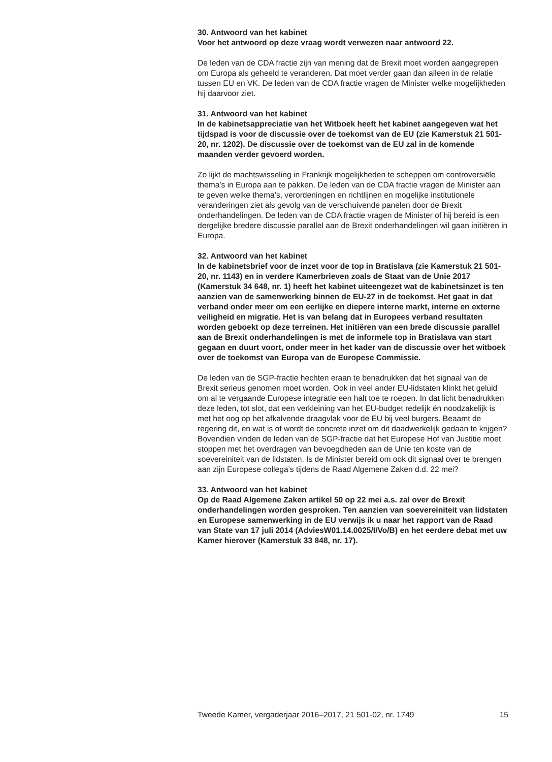30. Antwoord van het kabinet
Voor het antwoord op deze vraag wordt verwezen naar antwoord 22.
De leden van de CDA fractie zijn van mening dat de Brexit moet worden aangegrepen om Europa als geheeld te veranderen. Dat moet verder gaan dan alleen in de relatie tussen EU en VK. De leden van de CDA fractie vragen de Minister welke mogelijkheden hij daarvoor ziet.
31. Antwoord van het kabinet
In de kabinetsappreciatie van het Witboek heeft het kabinet aangegeven wat het tijdspad is voor de discussie over de toekomst van de EU (zie Kamerstuk 21 501-20, nr. 1202). De discussie over de toekomst van de EU zal in de komende maanden verder gevoerd worden.
Zo lijkt de machtswisseling in Frankrijk mogelijkheden te scheppen om controversiële thema’s in Europa aan te pakken. De leden van de CDA fractie vragen de Minister aan te geven welke thema’s, verordeningen en richtlijnen en mogelijke institutionele veranderingen ziet als gevolg van de verschuivende panelen door de Brexit onderhandelingen. De leden van de CDA fractie vragen de Minister of hij bereid is een dergelijke bredere discussie parallel aan de Brexit onderhandelingen wil gaan initiëren in Europa.
32. Antwoord van het kabinet
In de kabinetsbrief voor de inzet voor de top in Bratislava (zie Kamerstuk 21 501-20, nr. 1143) en in verdere Kamerbrieven zoals de Staat van de Unie 2017 (Kamerstuk 34 648, nr. 1) heeft het kabinet uiteengezet wat de kabinetsinzet is ten aanzien van de samenwerking binnen de EU-27 in de toekomst. Het gaat in dat verband onder meer om een eerlijke en diepere interne markt, interne en externe veiligheid en migratie. Het is van belang dat in Europees verband resultaten worden geboekt op deze terreinen. Het initiëren van een brede discussie parallel aan de Brexit onderhandelingen is met de informele top in Bratislava van start gegaan en duurt voort, onder meer in het kader van de discussie over het witboek over de toekomst van Europa van de Europese Commissie.
De leden van de SGP-fractie hechten eraan te benadrukken dat het signaal van de Brexit serieus genomen moet worden. Ook in veel ander EU-lidstaten klinkt het geluid om al te vergaande Europese integratie een halt toe te roepen. In dat licht benadrukken deze leden, tot slot, dat een verkleining van het EU-budget redelijk én noodzakelijk is met het oog op het afkalvende draagvlak voor de EU bij veel burgers. Beaamt de regering dit, en wat is of wordt de concrete inzet om dit daadwerkelijk gedaan te krijgen? Bovendien vinden de leden van de SGP-fractie dat het Europese Hof van Justitie moet stoppen met het overdragen van bevoegdheden aan de Unie ten koste van de soevereiniteit van de lidstaten. Is de Minister bereid om ook dit signaal over te brengen aan zijn Europese collega’s tijdens de Raad Algemene Zaken d.d. 22 mei?
33. Antwoord van het kabinet
Op de Raad Algemene Zaken artikel 50 op 22 mei a.s. zal over de Brexit onderhandelingen worden gesproken. Ten aanzien van soevereiniteit van lidstaten en Europese samenwerking in de EU verwijs ik u naar het rapport van de Raad van State van 17 juli 2014 (AdviesW01.14.0025/I/Vo/B) en het eerdere debat met uw Kamer hierover (Kamerstuk 33 848, nr. 17).
Tweede Kamer, vergaderjaar 2016–2017, 21 501-02, nr. 1749 15